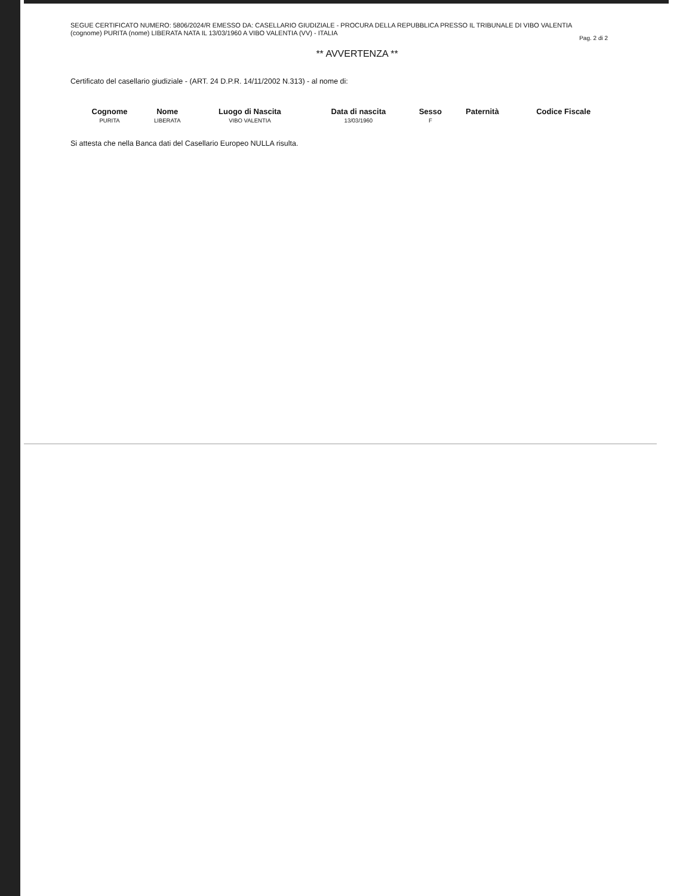SEGUE CERTIFICATO NUMERO: 5806/2024/R EMESSO DA: CASELLARIO GIUDIZIALE - PROCURA DELLA REPUBBLICA PRESSO IL TRIBUNALE DI VIBO VALENTIA
(cognome) PURITA (nome) LIBERATA NATA IL 13/03/1960 A VIBO VALENTIA (VV) - ITALIA
Pag. 2 di 2
** AVVERTENZA **
Certificato del casellario giudiziale - (ART. 24 D.P.R. 14/11/2002 N.313) - al nome di:
| Cognome | Nome | Luogo di Nascita | Data di nascita | Sesso | Paternità | Codice Fiscale |
| --- | --- | --- | --- | --- | --- | --- |
| PURITA | LIBERATA | VIBO VALENTIA | 13/03/1960 | F | | |
Si attesta che nella Banca dati del Casellario Europeo NULLA risulta.